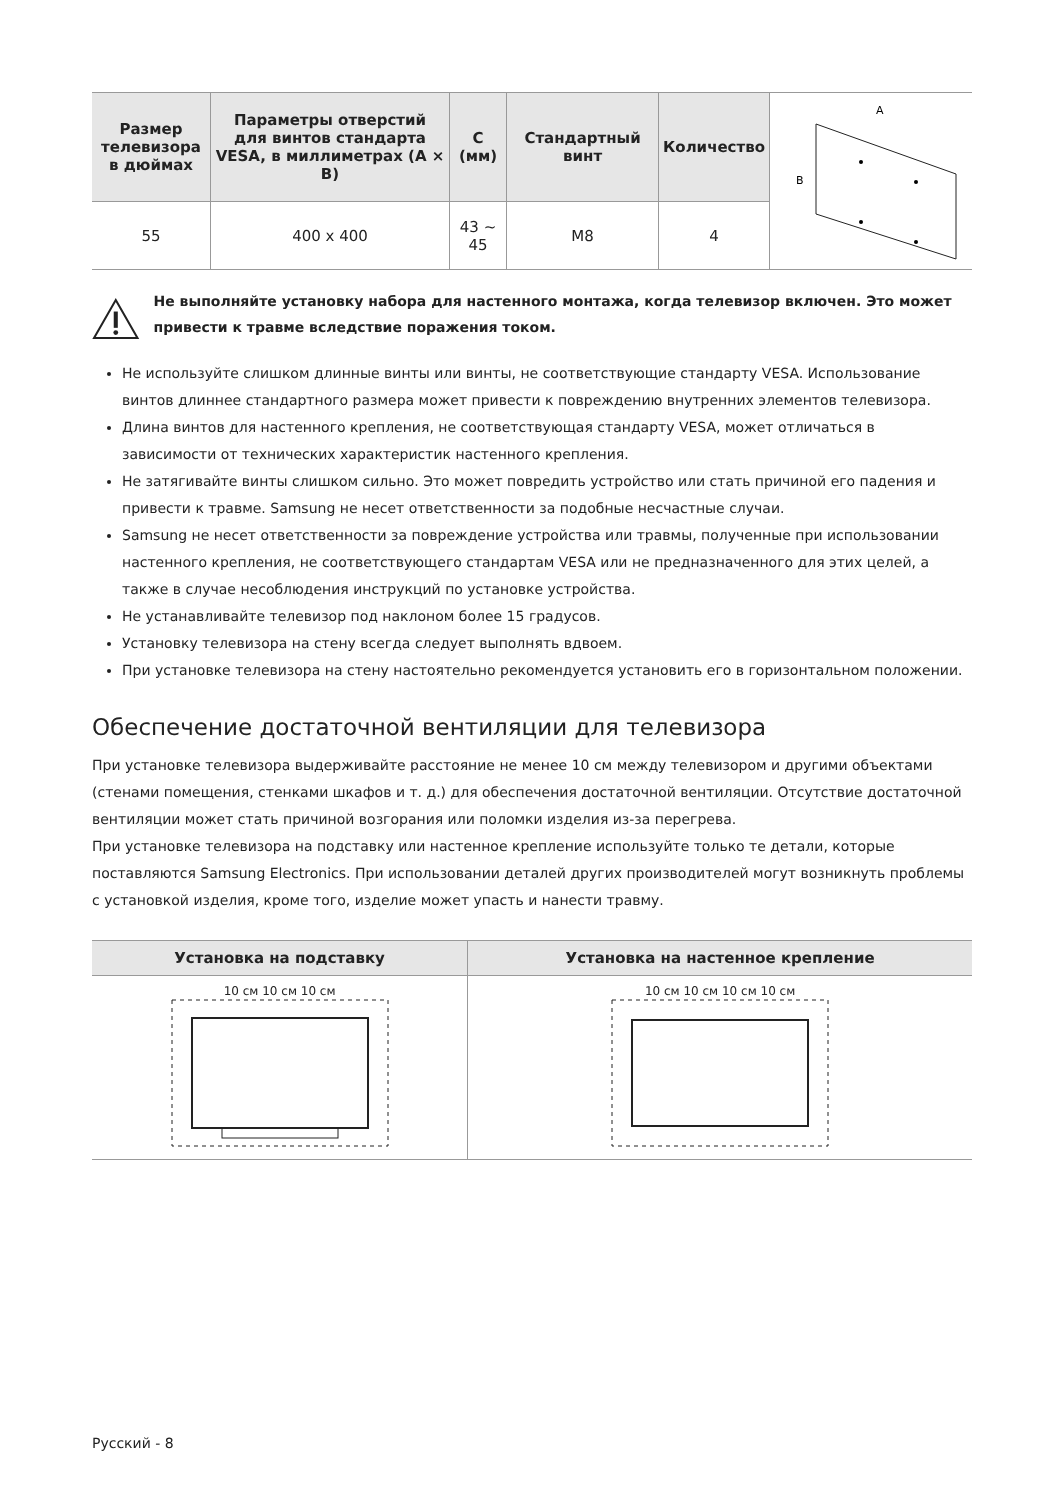| Размер телевизора в дюймах | Параметры отверстий для винтов стандарта VESA, в миллиметрах (A × B) | C (мм) | Стандартный винт | Количество | A B |
| 55 | 400 x 400 | 43 ~ 45 | M8 | 4 | |
Не выполняйте установку набора для настенного монтажа, когда телевизор включен. Это может привести к травме вследствие поражения током.
Не используйте слишком длинные винты или винты, не соответствующие стандарту VESA. Использование винтов длиннее стандартного размера может привести к повреждению внутренних элементов телевизора.
Длина винтов для настенного крепления, не соответствующая стандарту VESA, может отличаться в зависимости от технических характеристик настенного крепления.
Не затягивайте винты слишком сильно. Это может повредить устройство или стать причиной его падения и привести к травме. Samsung не несет ответственности за подобные несчастные случаи.
Samsung не несет ответственности за повреждение устройства или травмы, полученные при использовании настенного крепления, не соответствующего стандартам VESA или не предназначенного для этих целей, а также в случае несоблюдения инструкций по установке устройства.
Не устанавливайте телевизор под наклоном более 15 градусов.
Установку телевизора на стену всегда следует выполнять вдвоем.
При установке телевизора на стену настоятельно рекомендуется установить его в горизонтальном положении.
Обеспечение достаточной вентиляции для телевизора
При установке телевизора выдерживайте расстояние не менее 10 см между телевизором и другими объектами (стенами помещения, стенками шкафов и т. д.) для обеспечения достаточной вентиляции. Отсутствие достаточной вентиляции может стать причиной возгорания или поломки изделия из-за перегрева.
При установке телевизора на подставку или настенное крепление используйте только те детали, которые поставляются Samsung Electronics. При использовании деталей других производителей могут возникнуть проблемы с установкой изделия, кроме того, изделие может упасть и нанести травму.
| Установка на подставку | Установка на настенное крепление |
| --- | --- |
| 10 см 10 см 10 см | 10 см 10 см 10 см 10 см |
Русский - 8